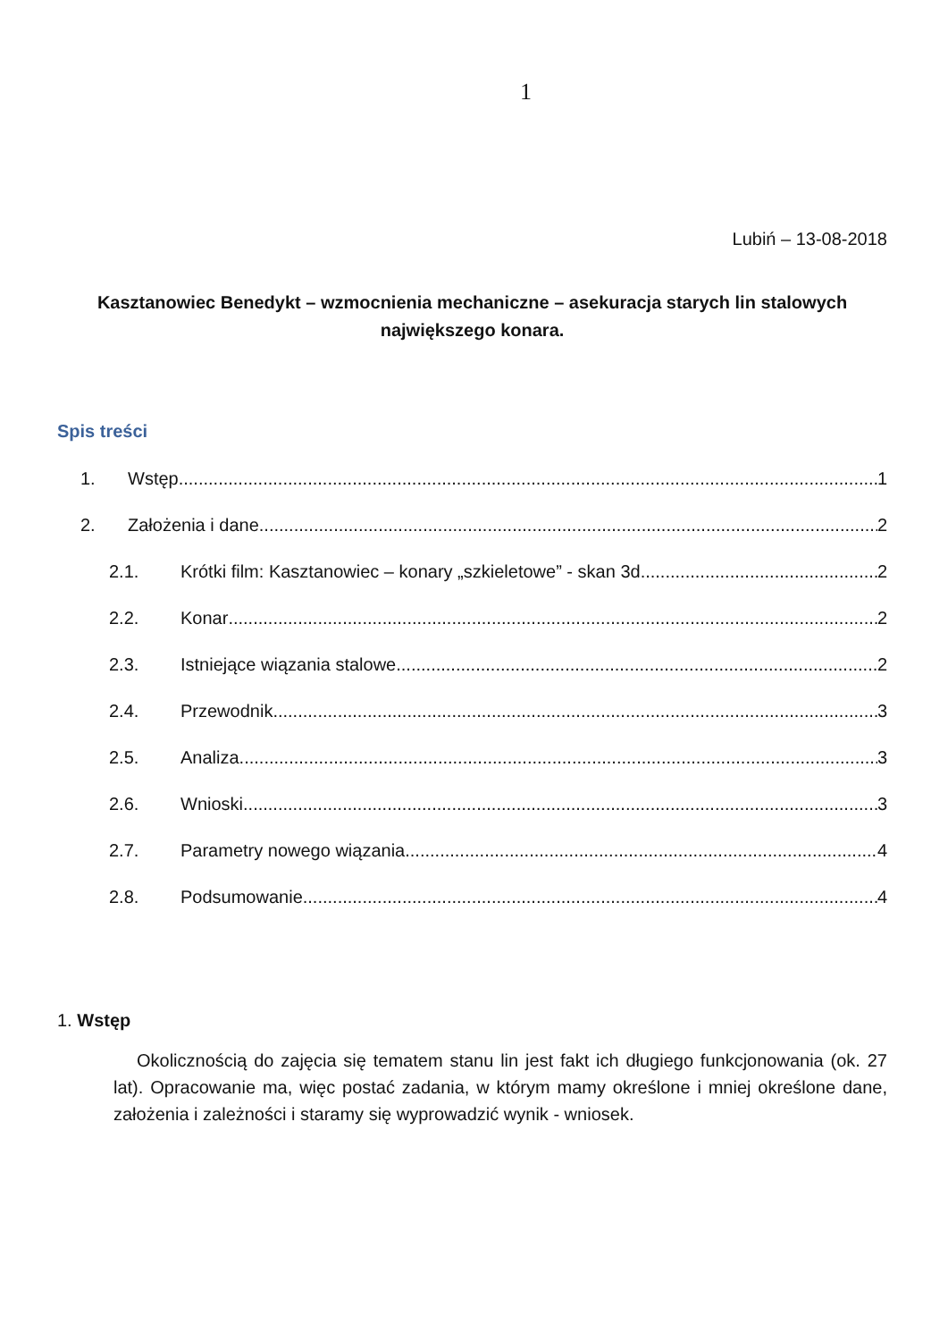1
Lubiń – 13-08-2018
Kasztanowiec Benedykt – wzmocnienia mechaniczne – asekuracja starych lin stalowych największego konara.
Spis treści
1. Wstęp 1
2. Założenia i dane 2
2.1. Krótki film: Kasztanowiec – konary „szkieletowe” - skan 3d 2
2.2. Konar 2
2.3. Istniejące wiązania stalowe 2
2.4. Przewodnik 3
2.5. Analiza 3
2.6. Wnioski 3
2.7. Parametry nowego wiązania 4
2.8. Podsumowanie 4
1. Wstęp
Okolicznością do zajęcia się tematem stanu lin jest fakt ich długiego funkcjonowania (ok. 27 lat). Opracowanie ma, więc postać zadania, w którym mamy określone i mniej określone dane, założenia i zależności i staramy się wyprowadzić wynik - wniosek.